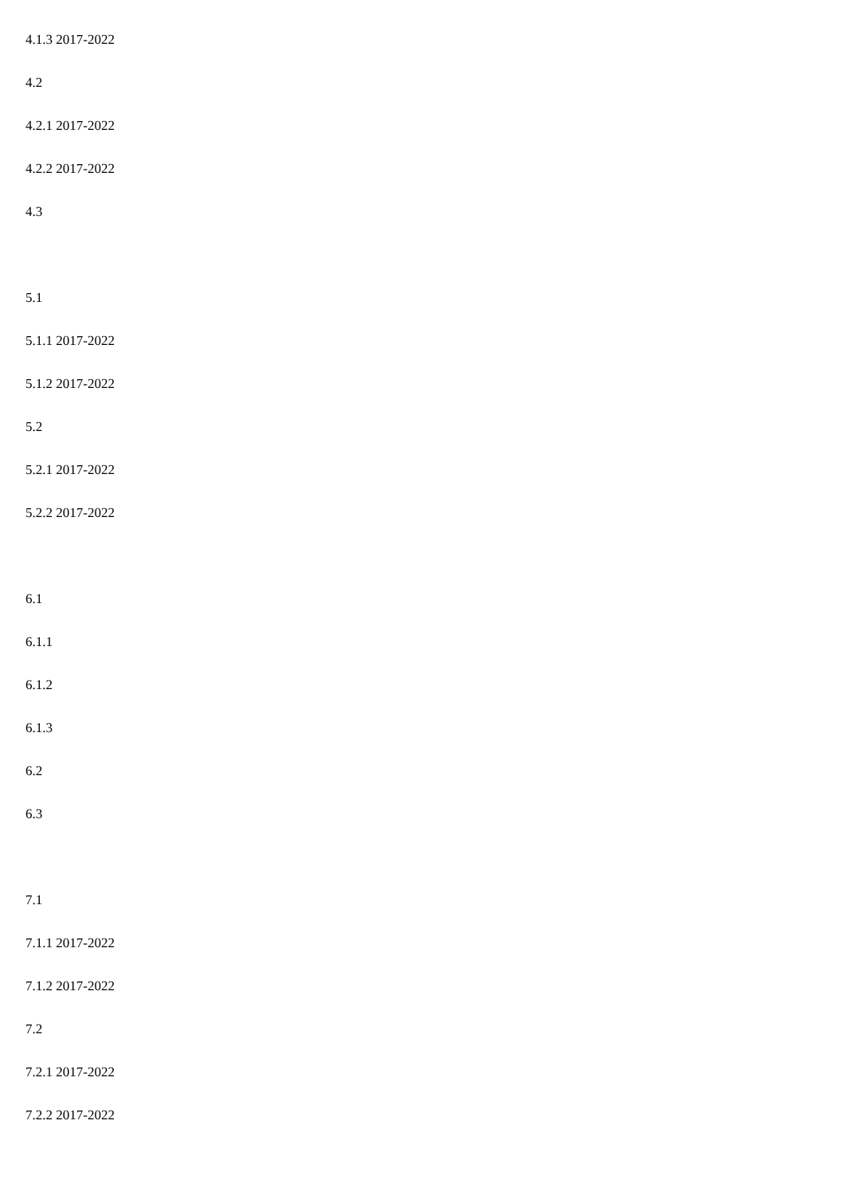4.1.3 2017-2022
4.2
4.2.1 2017-2022
4.2.2 2017-2022
4.3
5.1
5.1.1 2017-2022
5.1.2 2017-2022
5.2
5.2.1 2017-2022
5.2.2 2017-2022
6.1
6.1.1
6.1.2
6.1.3
6.2
6.3
7.1
7.1.1 2017-2022
7.1.2 2017-2022
7.2
7.2.1 2017-2022
7.2.2 2017-2022